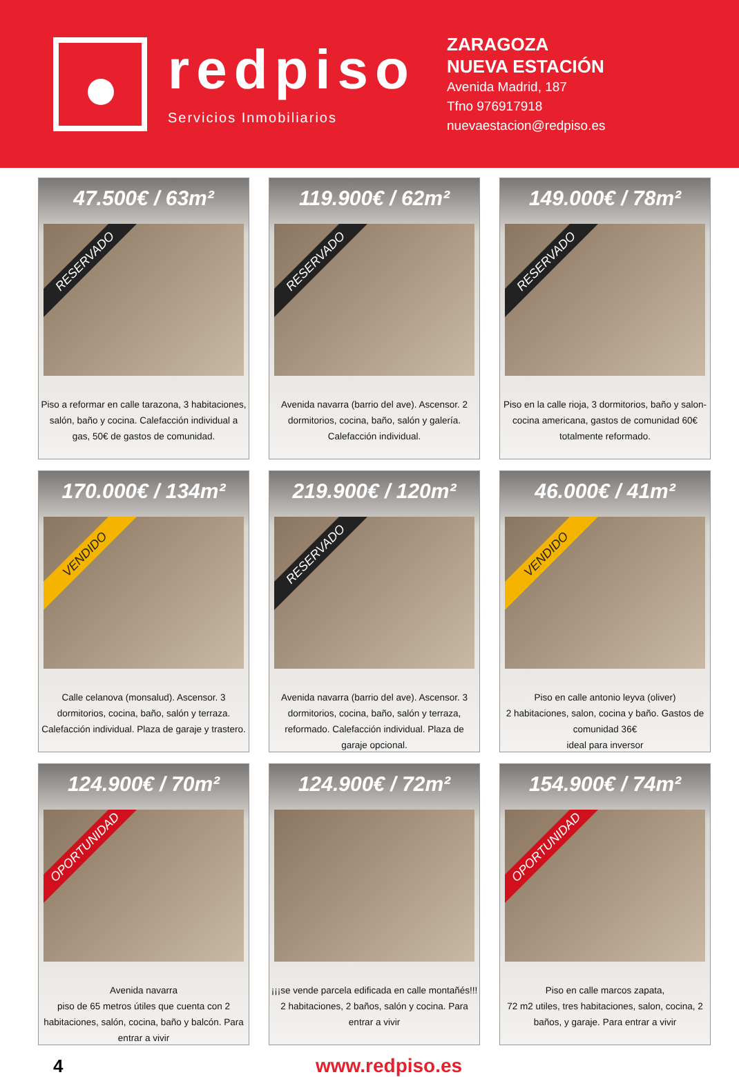redpiso
Servicios Inmobiliarios
ZARAGOZA
NUEVA ESTACIÓN
Avenida Madrid, 187
Tfno 976917918
nuevaestacion@redpiso.es
47.500€ / 63m²
RESERVADO
Piso a reformar en calle tarazona, 3 habitaciones, salón, baño y cocina. Calefacción individual a gas, 50€ de gastos de comunidad.
119.900€ / 62m²
RESERVADO
Avenida navarra (barrio del ave). Ascensor. 2 dormitorios, cocina, baño, salón y galería. Calefacción individual.
149.000€ / 78m²
RESERVADO
Piso en la calle rioja, 3 dormitorios, baño y salon-cocina americana, gastos de comunidad 60€ totalmente reformado.
170.000€ / 134m²
VENDIDO
Calle celanova (monsalud). Ascensor. 3 dormitorios, cocina, baño, salón y terraza. Calefacción individual. Plaza de garaje y trastero.
219.900€ / 120m²
RESERVADO
Avenida navarra (barrio del ave). Ascensor. 3 dormitorios, cocina, baño, salón y terraza, reformado. Calefacción individual. Plaza de garaje opcional.
46.000€ / 41m²
VENDIDO
Piso en calle antonio leyva (oliver)
2 habitaciones, salon, cocina y baño. Gastos de comunidad 36€
ideal para inversor
124.900€ / 70m²
OPORTUNIDAD
Avenida navarra
piso de 65 metros útiles que cuenta con 2 habitaciones, salón, cocina, baño y balcón. Para entrar a vivir
124.900€ / 72m²
¡¡¡se vende parcela edificada en calle montañés!!!
2 habitaciones, 2 baños, salón y cocina. Para entrar a vivir
154.900€ / 74m²
OPORTUNIDAD
Piso en calle marcos zapata,
72 m2 utiles, tres habitaciones, salon, cocina, 2 baños, y garaje. Para entrar a vivir
4 www.redpiso.es